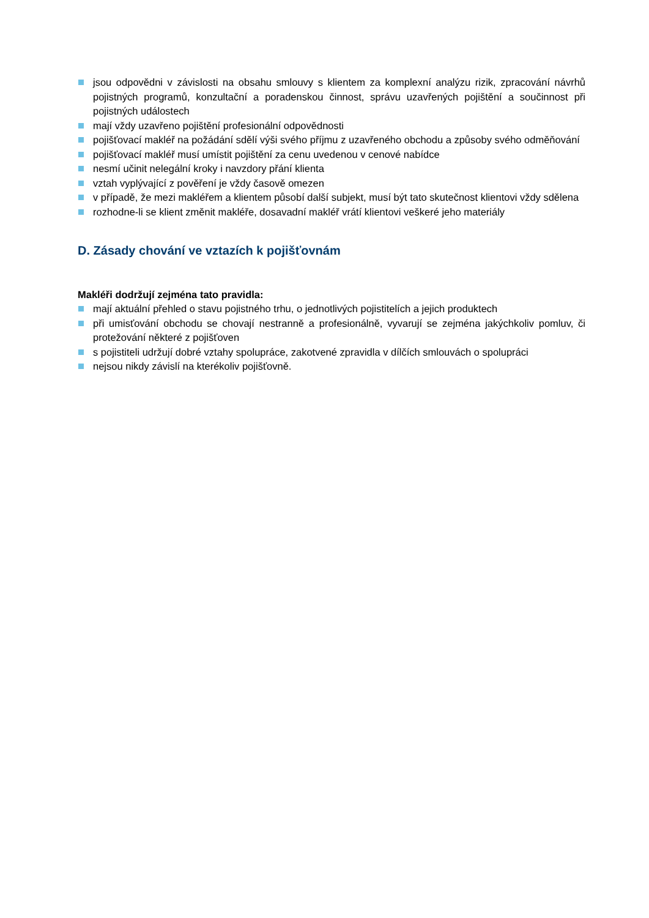jsou odpovědni v závislosti na obsahu smlouvy s klientem za komplexní analýzu rizik, zpracování návrhů pojistných programů, konzultační a poradenskou činnost, správu uzavřených pojištění a součinnost při pojistných událostech
mají vždy uzavřeno pojištění profesionální odpovědnosti
pojišťovací makléř na požádání sdělí výši svého příjmu z uzavřeného obchodu a způsoby svého odměňování
pojišťovací makléř musí umístit pojištění za cenu uvedenou v cenové nabídce
nesmí učinit nelegální kroky i navzdory přání klienta
vztah vyplývající z pověření je vždy časově omezen
v případě, že mezi makléřem a klientem působí další subjekt, musí být tato skutečnost klientovi vždy sdělena
rozhodne-li se klient změnit makléře, dosavadní makléř vrátí klientovi veškeré jeho materiály
D. Zásady chování ve vztazích k pojišťovnám
Makléři dodržují zejména tato pravidla:
mají aktuální přehled o stavu pojistného trhu, o jednotlivých pojistitelích a jejich produktech
při umisťování obchodu se chovají nestranně a profesionálně, vyvarují se zejména jakýchkoliv pomluv, či protežování některé z pojišťoven
s pojistiteli udržují dobré vztahy spolupráce, zakotvené zpravidla v dílčích smlouvách o spolupráci
nejsou nikdy závislí na kterékoliv pojišťovně.